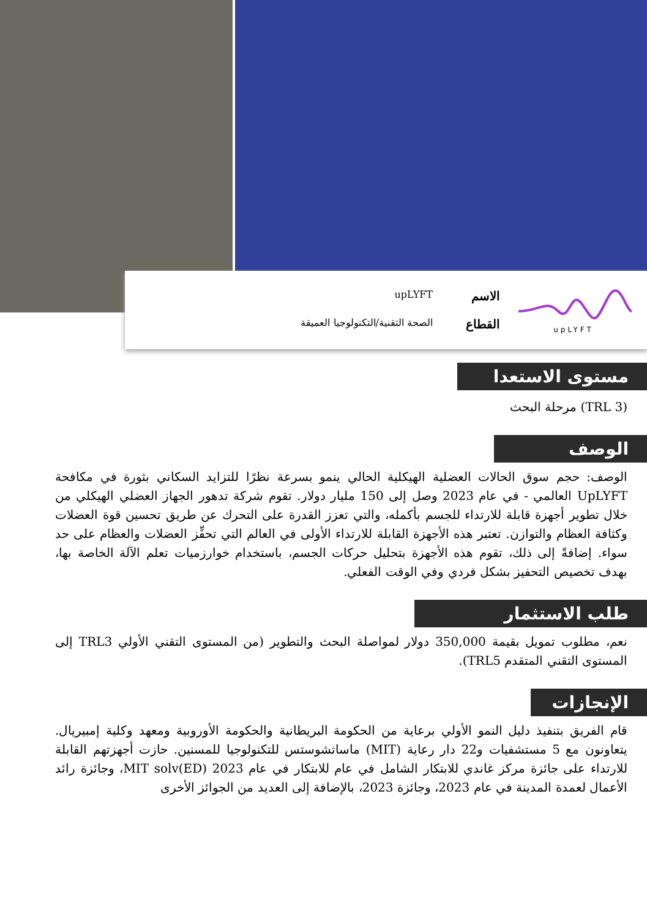upLYFT
الاسم upLYFT القطاع الصحة التقنية/التكنولوجيا العميقة
مستوى الاستعدا
(TRL 3) مرحلة البحث
الوصف
الوصف: حجم سوق الحالات العضلية الهيكلية الحالي ينمو بسرعة نظرًا للتزايد السكاني بثورة في مكافحة UpLYFT العالمي - في عام 2023 وصل إلى 150 مليار دولار. تقوم شركة تدهور الجهاز العضلي الهيكلي من خلال تطوير أجهزة قابلة للارتداء للجسم بأكمله، والتي تعزز القدرة على التحرك عن طريق تحسين قوة العضلات وكثافة العظام والتوازن. تعتبر هذه الأجهزة القابلة للارتداء الأولى في العالم التي تحفِّز العضلات والعظام على حد سواء. إضافةً إلى ذلك، تقوم هذه الأجهزة بتحليل حركات الجسم، باستخدام خوارزميات تعلم الآلة الخاصة بها، بهدف تخصيص التحفيز بشكل فردي وفي الوقت الفعلي.
طلب الاستثمار
نعم، مطلوب تمويل بقيمة 350,000 دولار لمواصلة البحث والتطوير (من المستوى التقني الأولي TRL3 إلى المستوى التقني المتقدم TRL5).
الإنجازات
قام الفريق بتنفيذ دليل النمو الأولي برعاية من الحكومة البريطانية والحكومة الأوروبية ومعهد وكلية إمبيريال. يتعاونون مع 5 مستشفيات و22 دار رعاية (MIT) ماساتشوستس للتكنولوجيا للمسنين. حازت أجهزتهم القابلة للارتداء على جائزة مركز غاندي للابتكار الشامل في عام للابتكار في عام MIT solv(ED) 2023، وجائزة رائد الأعمال لعمدة المدينة في عام 2023، وجائزة 2023، بالإضافة إلى العديد من الجوائز الأخرى